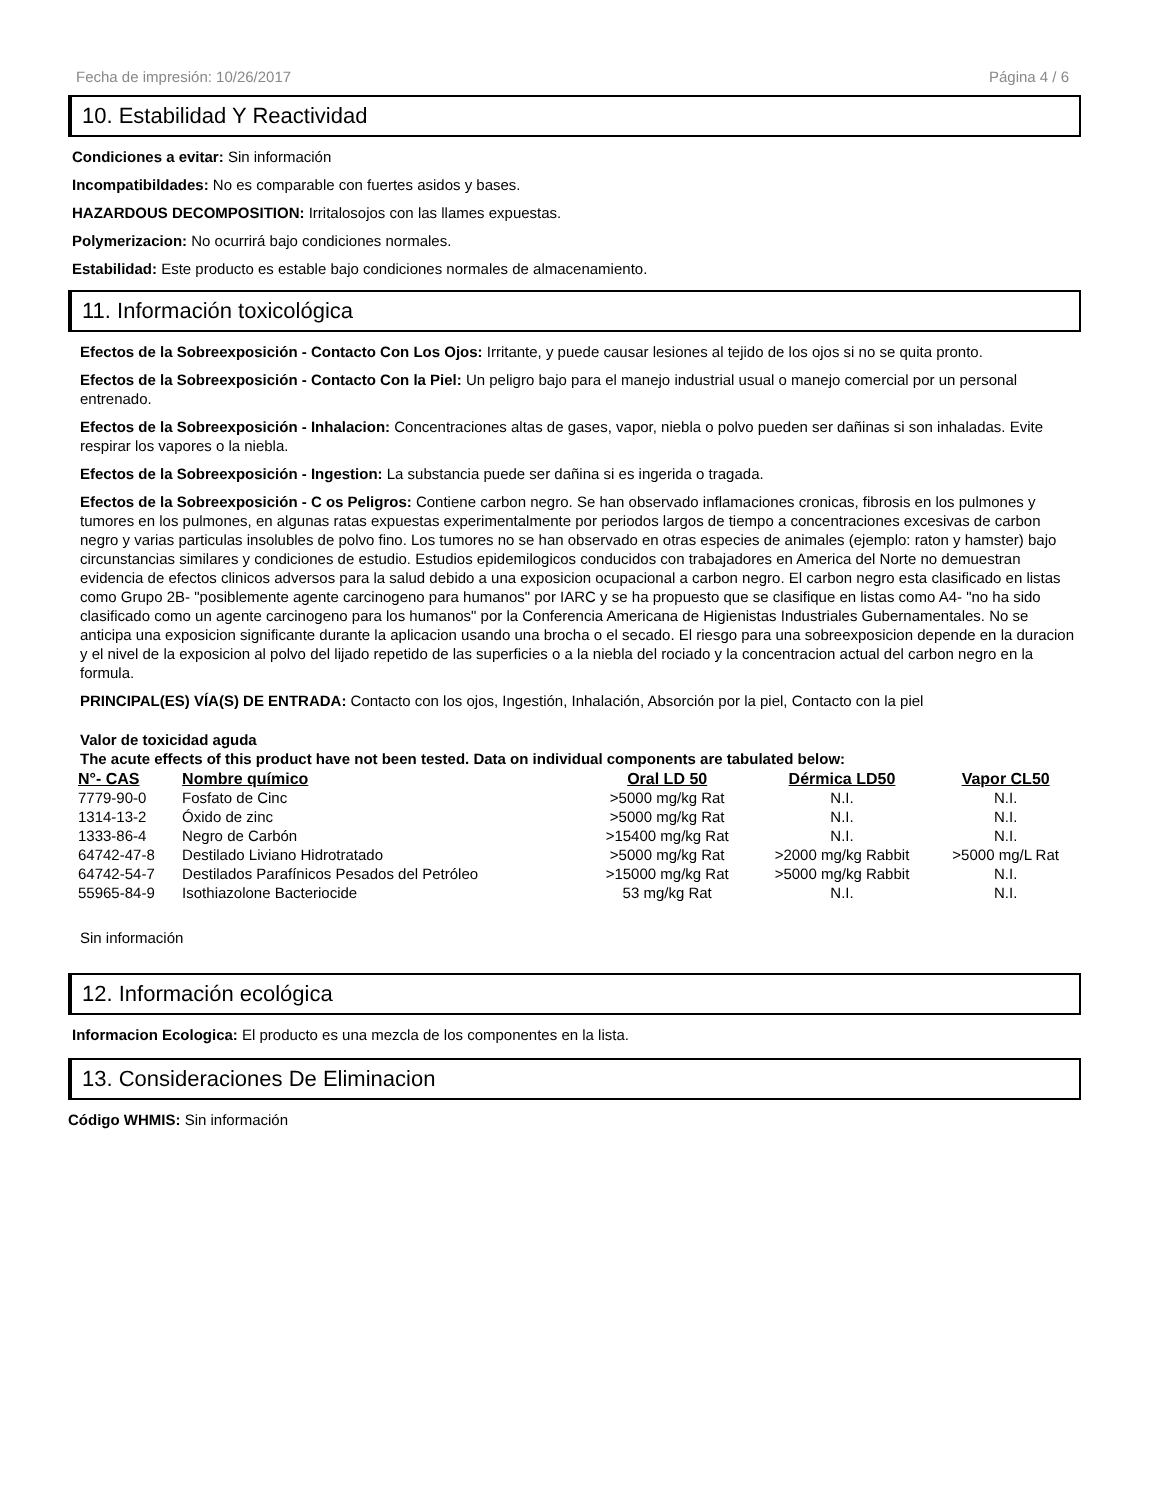Fecha de impresión: 10/26/2017 Página 4 / 6
10. Estabilidad Y Reactividad
Condiciones a evitar: Sin información
Incompatibildades: No es comparable con fuertes asidos y bases.
HAZARDOUS DECOMPOSITION: Irritalosojos con las llames expuestas.
Polymerizacion: No ocurrirá bajo condiciones normales.
Estabilidad: Este producto es estable bajo condiciones normales de almacenamiento.
11. Información toxicológica
Efectos de la Sobreexposición - Contacto Con Los Ojos: Irritante, y puede causar lesiones al tejido de los ojos si no se quita pronto.
Efectos de la Sobreexposición - Contacto Con la Piel: Un peligro bajo para el manejo industrial usual o manejo comercial por un personal entrenado.
Efectos de la Sobreexposición - Inhalacion: Concentraciones altas de gases, vapor, niebla o polvo pueden ser dañinas si son inhaladas. Evite respirar los vapores o la niebla.
Efectos de la Sobreexposición - Ingestion: La substancia puede ser dañina si es ingerida o tragada.
Efectos de la Sobreexposición - C os Peligros: Contiene carbon negro. Se han observado inflamaciones cronicas, fibrosis en los pulmones y tumores en los pulmones, en algunas ratas expuestas experimentalmente por periodos largos de tiempo a concentraciones excesivas de carbon negro y varias particulas insolubles de polvo fino. Los tumores no se han observado en otras especies de animales (ejemplo: raton y hamster) bajo circunstancias similares y condiciones de estudio. Estudios epidemilogicos conducidos con trabajadores en America del Norte no demuestran evidencia de efectos clinicos adversos para la salud debido a una exposicion ocupacional a carbon negro. El carbon negro esta clasificado en listas como Grupo 2B- "posiblemente agente carcinogeno para humanos" por IARC y se ha propuesto que se clasifique en listas como A4- "no ha sido clasificado como un agente carcinogeno para los humanos" por la Conferencia Americana de Higienistas Industriales Gubernamentales. No se anticipa una exposicion significante durante la aplicacion usando una brocha o el secado. El riesgo para una sobreexposicion depende en la duracion y el nivel de la exposicion al polvo del lijado repetido de las superficies o a la niebla del rociado y la concentracion actual del carbon negro en la formula.
PRINCIPAL(ES) VÍA(S) DE ENTRADA: Contacto con los ojos, Ingestión, Inhalación, Absorción por la piel, Contacto con la piel
Valor de toxicidad aguda
The acute effects of this product have not been tested. Data on individual components are tabulated below:
| N°- CAS | Nombre químico | Oral LD 50 | Dérmica LD50 | Vapor CL50 |
| --- | --- | --- | --- | --- |
| 7779-90-0 | Fosfato de Cinc | >5000 mg/kg Rat | N.I. | N.I. |
| 1314-13-2 | Óxido de zinc | >5000 mg/kg Rat | N.I. | N.I. |
| 1333-86-4 | Negro de Carbón | >15400 mg/kg Rat | N.I. | N.I. |
| 64742-47-8 | Destilado Liviano Hidrotratado | >5000 mg/kg Rat | >2000 mg/kg Rabbit | >5000 mg/L Rat |
| 64742-54-7 | Destilados Parafínicos Pesados del Petróleo | >15000 mg/kg Rat | >5000 mg/kg Rabbit | N.I. |
| 55965-84-9 | Isothiazolone Bacteriocide | 53 mg/kg Rat | N.I. | N.I. |
Sin información
12. Información ecológica
Informacion Ecologica: El producto es una mezcla de los componentes en la lista.
13. Consideraciones De Eliminacion
Código WHMIS: Sin información